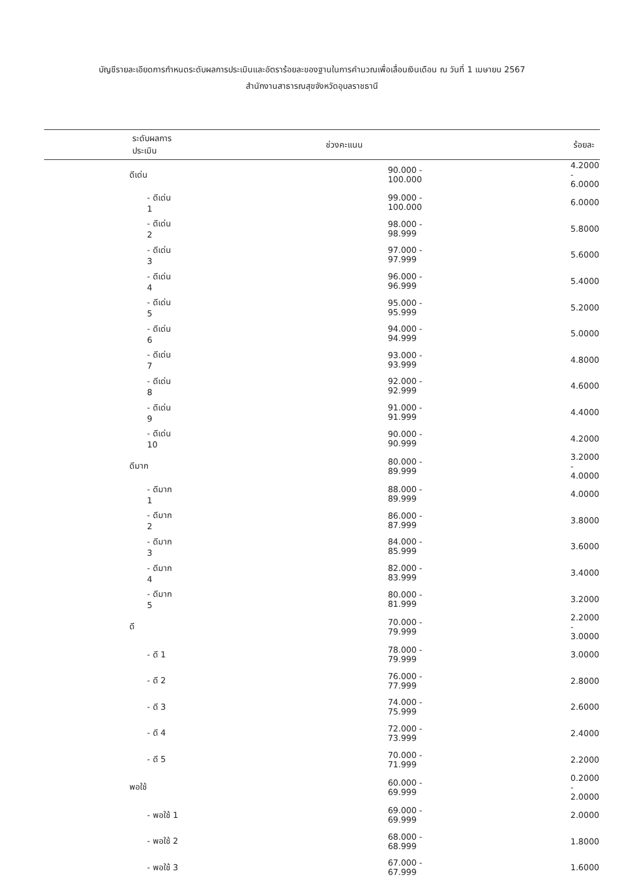บัญชีรายละเอียดการกำหนดระดับผลการประเมินและอัตราร้อยละของฐานในการคำนวณเพื่อเลื่อนเงินเดือน ณ วันที่ 1 เมษายน 2567
สำนักงานสาธารณสุขจังหวัดอุบลราชธานี
| ระดับผลการประเมิน | ช่วงคะแนน | ร้อยละ |
| --- | --- | --- |
| ดีเด่น | 90.000 - 100.000 | 4.2000 - 6.0000 |
| - ดีเด่น 1 | 99.000 - 100.000 | 6.0000 |
| - ดีเด่น 2 | 98.000 - 98.999 | 5.8000 |
| - ดีเด่น 3 | 97.000 - 97.999 | 5.6000 |
| - ดีเด่น 4 | 96.000 - 96.999 | 5.4000 |
| - ดีเด่น 5 | 95.000 - 95.999 | 5.2000 |
| - ดีเด่น 6 | 94.000 - 94.999 | 5.0000 |
| - ดีเด่น 7 | 93.000 - 93.999 | 4.8000 |
| - ดีเด่น 8 | 92.000 - 92.999 | 4.6000 |
| - ดีเด่น 9 | 91.000 - 91.999 | 4.4000 |
| - ดีเด่น 10 | 90.000 - 90.999 | 4.2000 |
| ดีมาก | 80.000 - 89.999 | 3.2000 - 4.0000 |
| - ดีมาก 1 | 88.000 - 89.999 | 4.0000 |
| - ดีมาก 2 | 86.000 - 87.999 | 3.8000 |
| - ดีมาก 3 | 84.000 - 85.999 | 3.6000 |
| - ดีมาก 4 | 82.000 - 83.999 | 3.4000 |
| - ดีมาก 5 | 80.000 - 81.999 | 3.2000 |
| ดี | 70.000 - 79.999 | 2.2000 - 3.0000 |
| - ดี 1 | 78.000 - 79.999 | 3.0000 |
| - ดี 2 | 76.000 - 77.999 | 2.8000 |
| - ดี 3 | 74.000 - 75.999 | 2.6000 |
| - ดี 4 | 72.000 - 73.999 | 2.4000 |
| - ดี 5 | 70.000 - 71.999 | 2.2000 |
| พอใช้ | 60.000 - 69.999 | 0.2000 - 2.0000 |
| - พอใช้ 1 | 69.000 - 69.999 | 2.0000 |
| - พอใช้ 2 | 68.000 - 68.999 | 1.8000 |
| - พอใช้ 3 | 67.000 - 67.999 | 1.6000 |